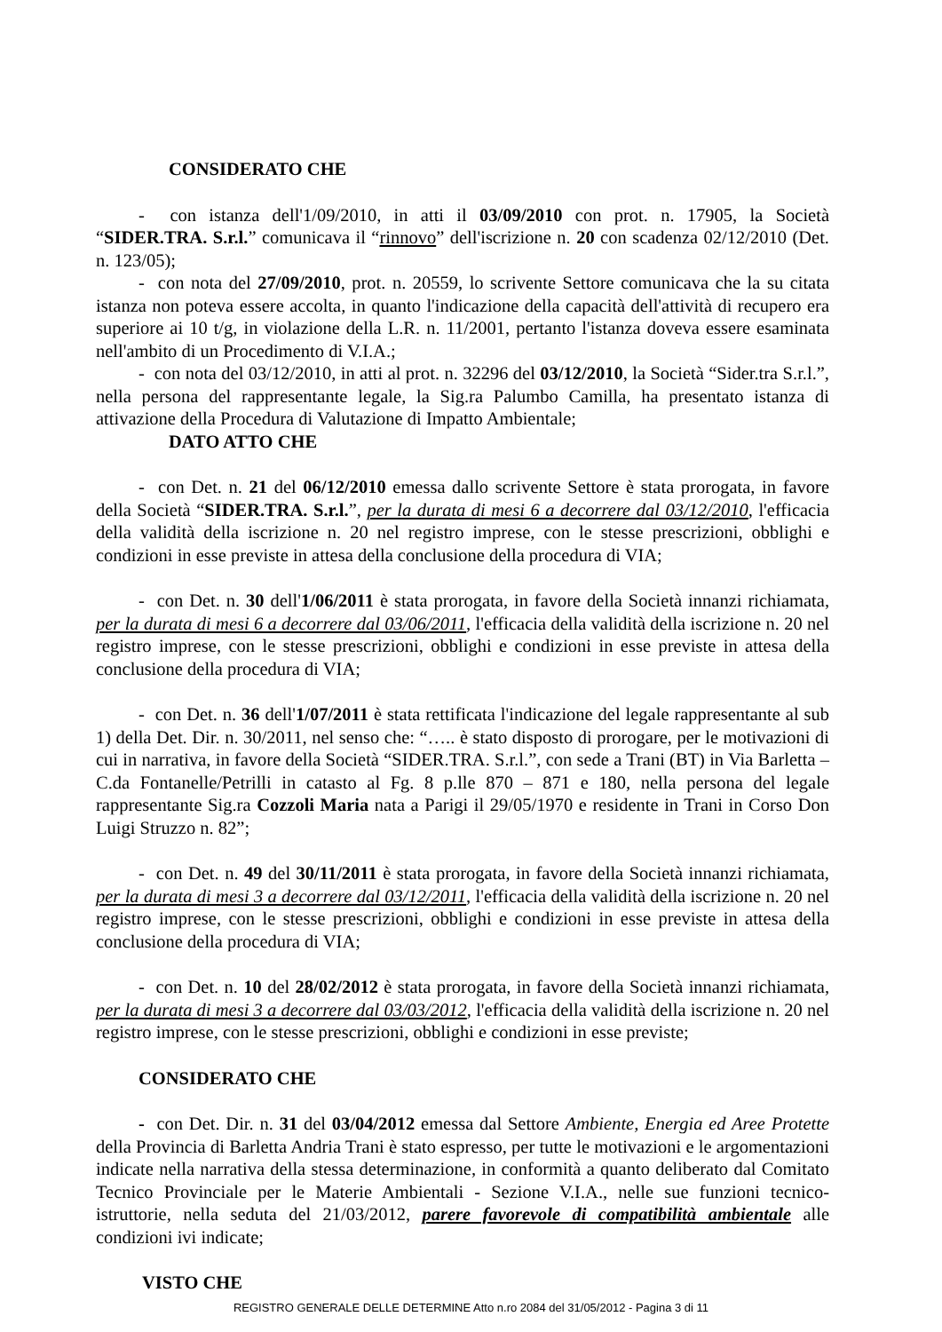CONSIDERATO CHE
- con istanza dell'1/09/2010, in atti il 03/09/2010 con prot. n. 17905, la Società “SIDER.TRA. S.r.l.” comunicava il “rinnovo” dell'iscrizione n. 20 con scadenza 02/12/2010 (Det. n. 123/05);
- con nota del 27/09/2010, prot. n. 20559, lo scrivente Settore comunicava che la su citata istanza non poteva essere accolta, in quanto l'indicazione della capacità dell'attività di recupero era superiore ai 10 t/g, in violazione della L.R. n. 11/2001, pertanto l'istanza doveva essere esaminata nell'ambito di un Procedimento di V.I.A.;
- con nota del 03/12/2010, in atti al prot. n. 32296 del 03/12/2010, la Società “Sider.tra S.r.l.”, nella persona del rappresentante legale, la Sig.ra Palumbo Camilla, ha presentato istanza di attivazione della Procedura di Valutazione di Impatto Ambientale;
DATO ATTO CHE
- con Det. n. 21 del 06/12/2010 emessa dallo scrivente Settore è stata prorogata, in favore della Società “SIDER.TRA. S.r.l.”, per la durata di mesi 6 a decorrere dal 03/12/2010, l'efficacia della validità della iscrizione n. 20 nel registro imprese, con le stesse prescrizioni, obblighi e condizioni in esse previste in attesa della conclusione della procedura di VIA;
- con Det. n. 30 dell'1/06/2011 è stata prorogata, in favore della Società innanzi richiamata, per la durata di mesi 6 a decorrere dal 03/06/2011, l'efficacia della validità della iscrizione n. 20 nel registro imprese, con le stesse prescrizioni, obblighi e condizioni in esse previste in attesa della conclusione della procedura di VIA;
- con Det. n. 36 dell'1/07/2011 è stata rettificata l'indicazione del legale rappresentante al sub 1) della Det. Dir. n. 30/2011, nel senso che: “….. è stato disposto di prorogare, per le motivazioni di cui in narrativa, in favore della Società “SIDER.TRA. S.r.l.”, con sede a Trani (BT) in Via Barletta – C.da Fontanelle/Petrilli in catasto al Fg. 8 p.lle 870 – 871 e 180, nella persona del legale rappresentante Sig.ra Cozzoli Maria nata a Parigi il 29/05/1970 e residente in Trani in Corso Don Luigi Struzzo n. 82”;
- con Det. n. 49 del 30/11/2011 è stata prorogata, in favore della Società innanzi richiamata, per la durata di mesi 3 a decorrere dal 03/12/2011, l'efficacia della validità della iscrizione n. 20 nel registro imprese, con le stesse prescrizioni, obblighi e condizioni in esse previste in attesa della conclusione della procedura di VIA;
- con Det. n. 10 del 28/02/2012 è stata prorogata, in favore della Società innanzi richiamata, per la durata di mesi 3 a decorrere dal 03/03/2012, l'efficacia della validità della iscrizione n. 20 nel registro imprese, con le stesse prescrizioni, obblighi e condizioni in esse previste;
CONSIDERATO CHE
- con Det. Dir. n. 31 del 03/04/2012 emessa dal Settore Ambiente, Energia ed Aree Protette della Provincia di Barletta Andria Trani è stato espresso, per tutte le motivazioni e le argomentazioni indicate nella narrativa della stessa determinazione, in conformità a quanto deliberato dal Comitato Tecnico Provinciale per le Materie Ambientali - Sezione V.I.A., nelle sue funzioni tecnico-istruttorie, nella seduta del 21/03/2012, parere favorevole di compatibilità ambientale alle condizioni ivi indicate;
VISTO CHE
REGISTRO GENERALE DELLE DETERMINE Atto n.ro 2084 del 31/05/2012 - Pagina 3 di 11